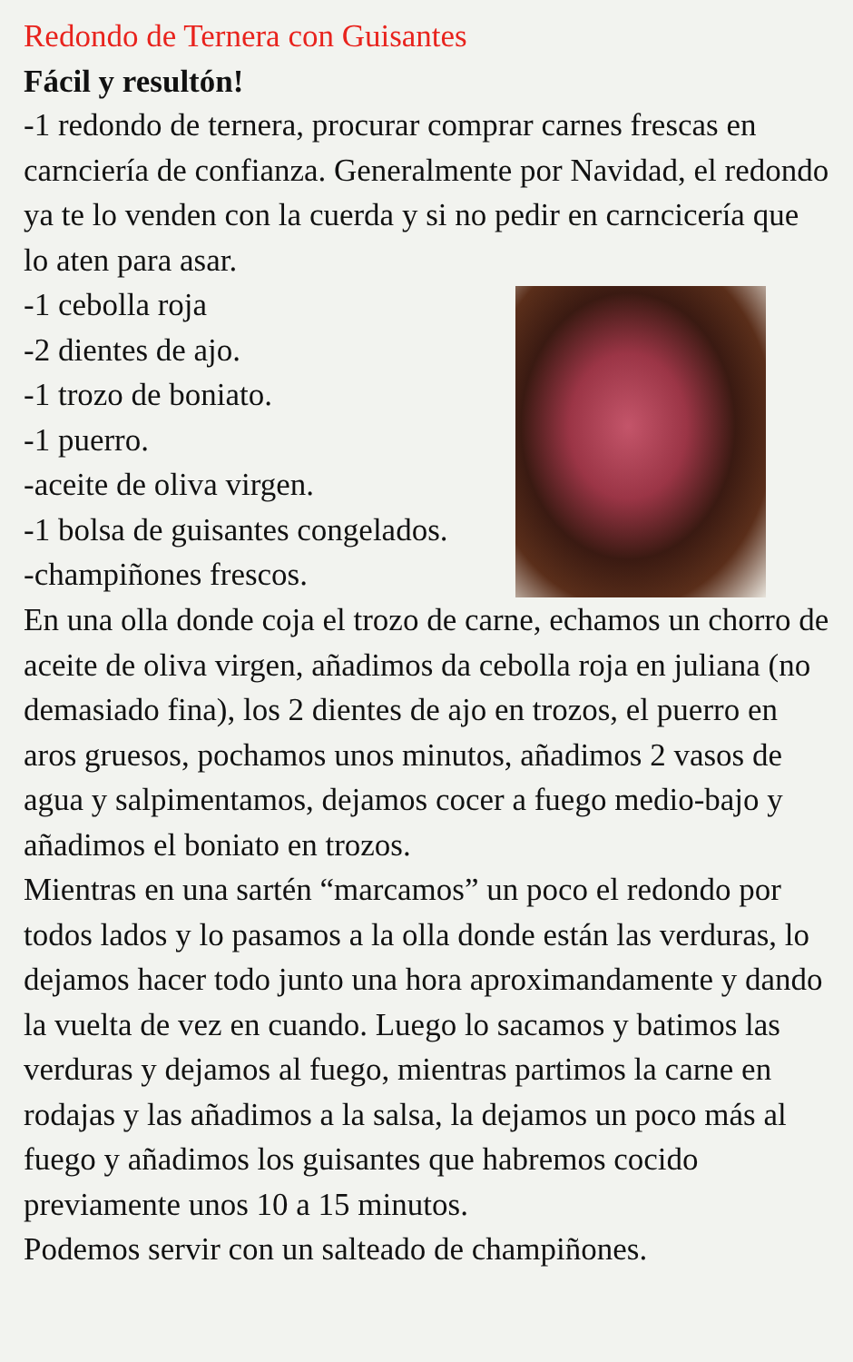Redondo de Ternera con Guisantes
Fácil y resultón!
-1 redondo de ternera, procurar comprar carnes frescas en carnciería de confianza. Generalmente por Navidad, el redondo ya te lo venden con la cuerda y si no pedir en carncicería que lo aten para asar.
-1 cebolla roja
-2 dientes de ajo.
-1 trozo de boniato.
-1 puerro.
-aceite de oliva virgen.
-1 bolsa de guisantes congelados.
-champiñones frescos.
En una olla donde coja el trozo de carne, echamos un chorro de aceite de oliva virgen, añadimos da cebolla roja en juliana (no demasiado fina), los 2 dientes de ajo en trozos, el puerro en aros gruesos, pochamos unos minutos, añadimos 2 vasos de agua y salpimentamos, dejamos cocer a fuego medio-bajo y añadimos el boniato en trozos.
Mientras en una sartén “marcamos” un poco el redondo por todos lados y lo pasamos a la olla donde están las verduras, lo dejamos hacer todo junto una hora aproximandamente y dando la vuelta de vez en cuando. Luego lo sacamos y batimos las verduras y dejamos al fuego, mientras partimos la carne en rodajas y las añadimos a la salsa, la dejamos un poco más al fuego y añadimos los guisantes que habremos cocido previamente unos 10 a 15 minutos.
Podemos servir con un salteado de champiñones.